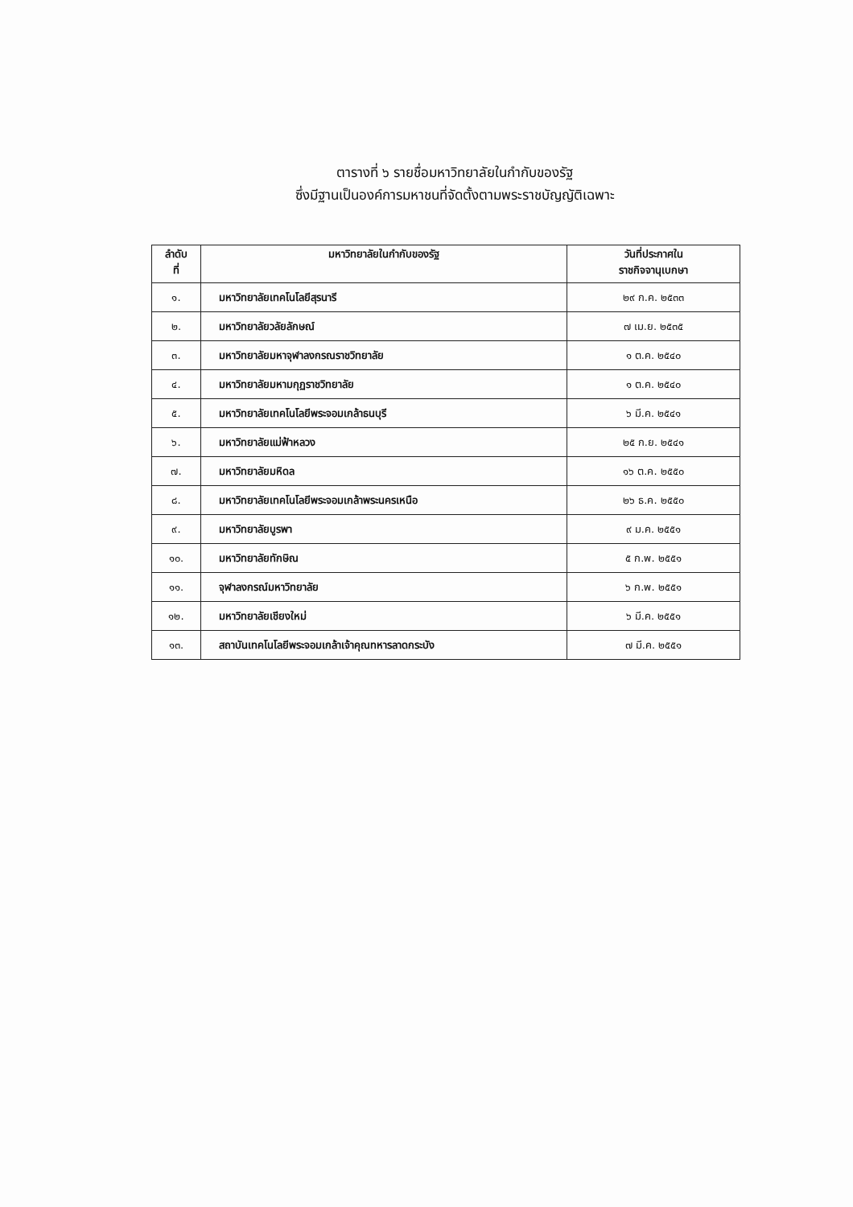ตารางที่ ๖ รายชื่อมหาวิทยาลัยในกำกับของรัฐ
ซึ่งมีฐานเป็นองค์การมหาชนที่จัดตั้งตามพระราชบัญญัติเฉพาะ
| ลำดับ ที่ | มหาวิทยาลัยในกำกับของรัฐ | วันที่ประกาศใน ราชกิจจานุเบกษา |
| --- | --- | --- |
| ๑. | มหาวิทยาลัยเทคโนโลยีสุรนารี | ๒๙ ก.ค. ๒๕๓๓ |
| ๒. | มหาวิทยาลัยวลัยลักษณ์ | ๗ เม.ย. ๒๕๓๕ |
| ๓. | มหาวิทยาลัยมหาจุฬาลงกรณราชวิทยาลัย | ๑ ต.ค. ๒๕๔๐ |
| ๔. | มหาวิทยาลัยมหามกุฏราชวิทยาลัย | ๑ ต.ค. ๒๕๔๐ |
| ๕. | มหาวิทยาลัยเทคโนโลยีพระจอมเกล้าธนบุรี | ๖ มี.ค. ๒๕๔๑ |
| ๖. | มหาวิทยาลัยแม่ฟ้าหลวง | ๒๕ ก.ย. ๒๕๔๑ |
| ๗. | มหาวิทยาลัยมหิดล | ๑๖ ต.ค. ๒๕๕๐ |
| ๘. | มหาวิทยาลัยเทคโนโลยีพระจอมเกล้าพระนครเหนือ | ๒๖ ธ.ค. ๒๕๕๐ |
| ๙. | มหาวิทยาลัยบูรพา | ๙ ม.ค. ๒๕๕๑ |
| ๑๐. | มหาวิทยาลัยทักษิณ | ๕ ก.พ. ๒๕๕๑ |
| ๑๑. | จุฬาลงกรณ์มหาวิทยาลัย | ๖ ก.พ. ๒๕๕๑ |
| ๑๒. | มหาวิทยาลัยเชียงใหม่ | ๖ มี.ค. ๒๕๕๑ |
| ๑๓. | สถาบันเทคโนโลยีพระจอมเกล้าเจ้าคุณทหารลาดกระบัง | ๗ มี.ค. ๒๕๕๑ |